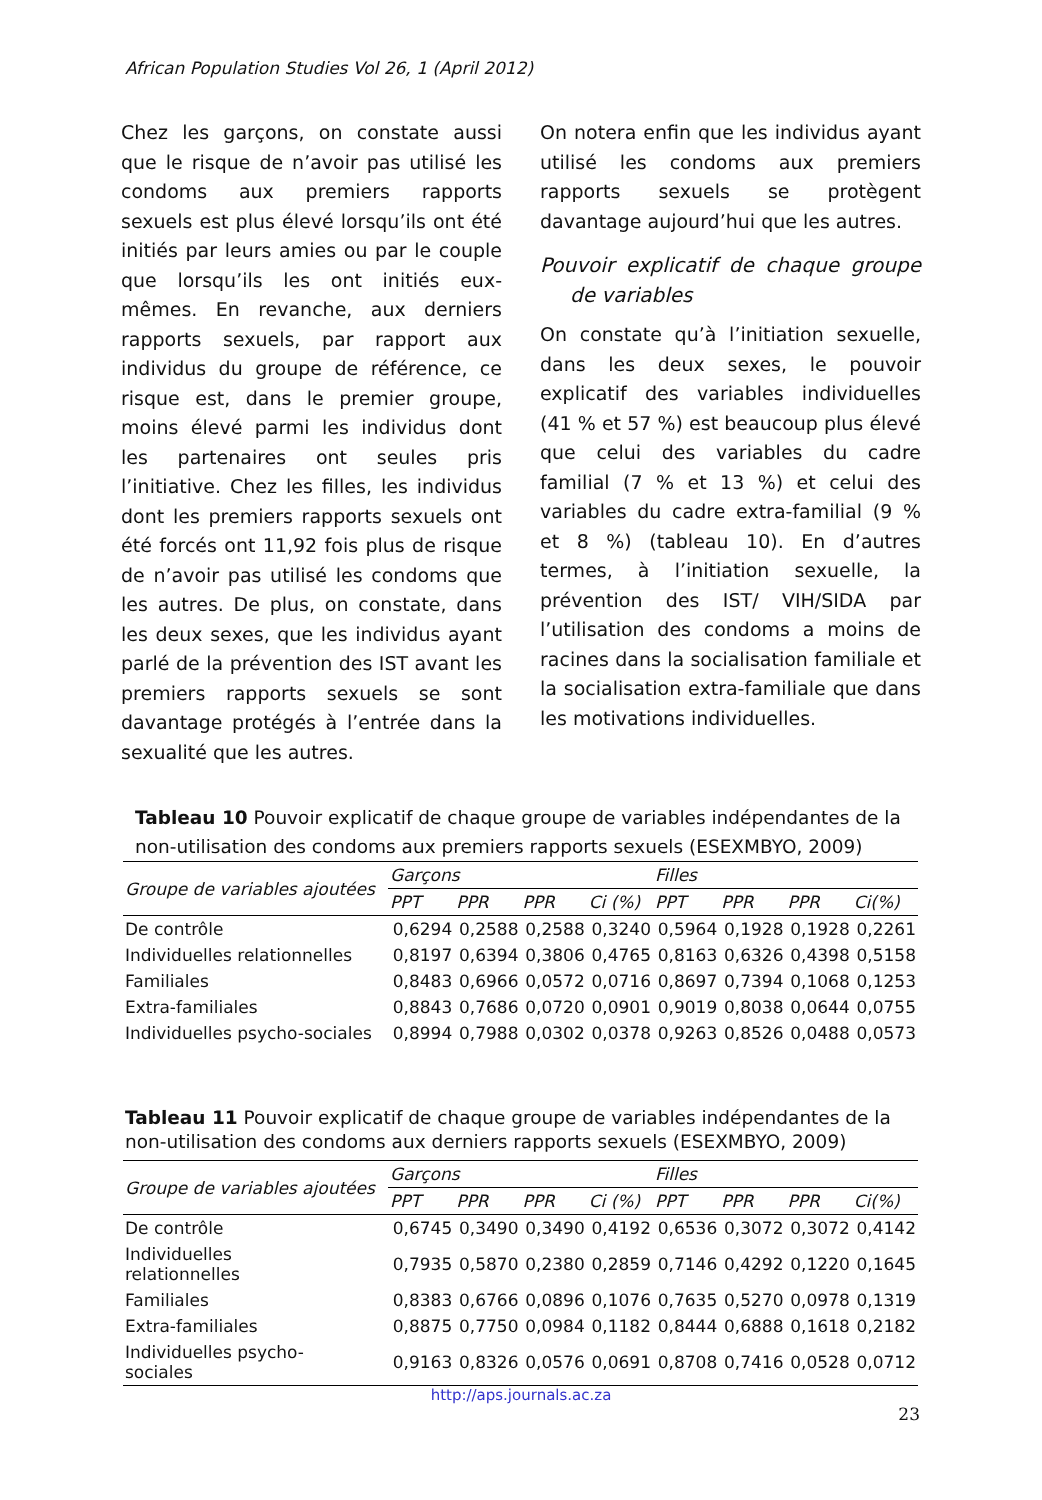African Population Studies Vol 26, 1 (April 2012)
Chez les garçons, on constate aussi que le risque de n’avoir pas utilisé les condoms aux premiers rapports sexuels est plus élevé lorsqu’ils ont été initiés par leurs amies ou par le couple que lorsqu’ils les ont initiés eux-mêmes. En revanche, aux derniers rapports sexuels, par rapport aux individus du groupe de référence, ce risque est, dans le premier groupe, moins élevé parmi les individus dont les partenaires ont seules pris l’initiative. Chez les filles, les individus dont les premiers rapports sexuels ont été forcés ont 11,92 fois plus de risque de n’avoir pas utilisé les condoms que les autres. De plus, on constate, dans les deux sexes, que les individus ayant parlé de la prévention des IST avant les premiers rapports sexuels se sont davantage protégés à l’entrée dans la sexualité que les autres.
On notera enfin que les individus ayant utilisé les condoms aux premiers rapports sexuels se protègent davantage aujourd’hui que les autres.
Pouvoir explicatif de chaque groupe de variables
On constate qu’à l’initiation sexuelle, dans les deux sexes, le pouvoir explicatif des variables individuelles (41 % et 57 %) est beaucoup plus élevé que celui des variables du cadre familial (7 % et 13 %) et celui des variables du cadre extra-familial (9 % et 8 %) (tableau 10). En d’autres termes, à l’initiation sexuelle, la prévention des IST/ VIH/SIDA par l’utilisation des condoms a moins de racines dans la socialisation familiale et la socialisation extra-familiale que dans les motivations individuelles.
Tableau 10 Pouvoir explicatif de chaque groupe de variables indépendantes de la non-utilisation des condoms aux premiers rapports sexuels (ESEXMBYO, 2009)
| Groupe de variables ajoutées | Garçons | | | | Filles | | | |
| --- | --- | --- | --- | --- | --- | --- | --- | --- |
| | PPT | PPR | PPR | Ci (%) | PPT | PPR | PPR | Ci(%) |
| De contrôle | 0,6294 | 0,2588 | 0,2588 | 0,3240 | 0,5964 | 0,1928 | 0,1928 | 0,2261 |
| Individuelles relationnelles | 0,8197 | 0,6394 | 0,3806 | 0,4765 | 0,8163 | 0,6326 | 0,4398 | 0,5158 |
| Familiales | 0,8483 | 0,6966 | 0,0572 | 0,0716 | 0,8697 | 0,7394 | 0,1068 | 0,1253 |
| Extra-familiales | 0,8843 | 0,7686 | 0,0720 | 0,0901 | 0,9019 | 0,8038 | 0,0644 | 0,0755 |
| Individuelles psycho-sociales | 0,8994 | 0,7988 | 0,0302 | 0,0378 | 0,9263 | 0,8526 | 0,0488 | 0,0573 |
Tableau 11 Pouvoir explicatif de chaque groupe de variables indépendantes de la non-utilisation des condoms aux derniers rapports sexuels (ESEXMBYO, 2009)
| Groupe de variables ajoutées | Garçons | | | | Filles | | | |
| --- | --- | --- | --- | --- | --- | --- | --- | --- |
| | PPT | PPR | PPR | Ci (%) | PPT | PPR | PPR | Ci(%) |
| De contrôle | 0,6745 | 0,3490 | 0,3490 | 0,4192 | 0,6536 | 0,3072 | 0,3072 | 0,4142 |
| Individuelles relationnelles | 0,7935 | 0,5870 | 0,2380 | 0,2859 | 0,7146 | 0,4292 | 0,1220 | 0,1645 |
| Familiales | 0,8383 | 0,6766 | 0,0896 | 0,1076 | 0,7635 | 0,5270 | 0,0978 | 0,1319 |
| Extra-familiales | 0,8875 | 0,7750 | 0,0984 | 0,1182 | 0,8444 | 0,6888 | 0,1618 | 0,2182 |
| Individuelles psycho- sociales | 0,9163 | 0,8326 | 0,0576 | 0,0691 | 0,8708 | 0,7416 | 0,0528 | 0,0712 |
http://aps.journals.ac.za
23